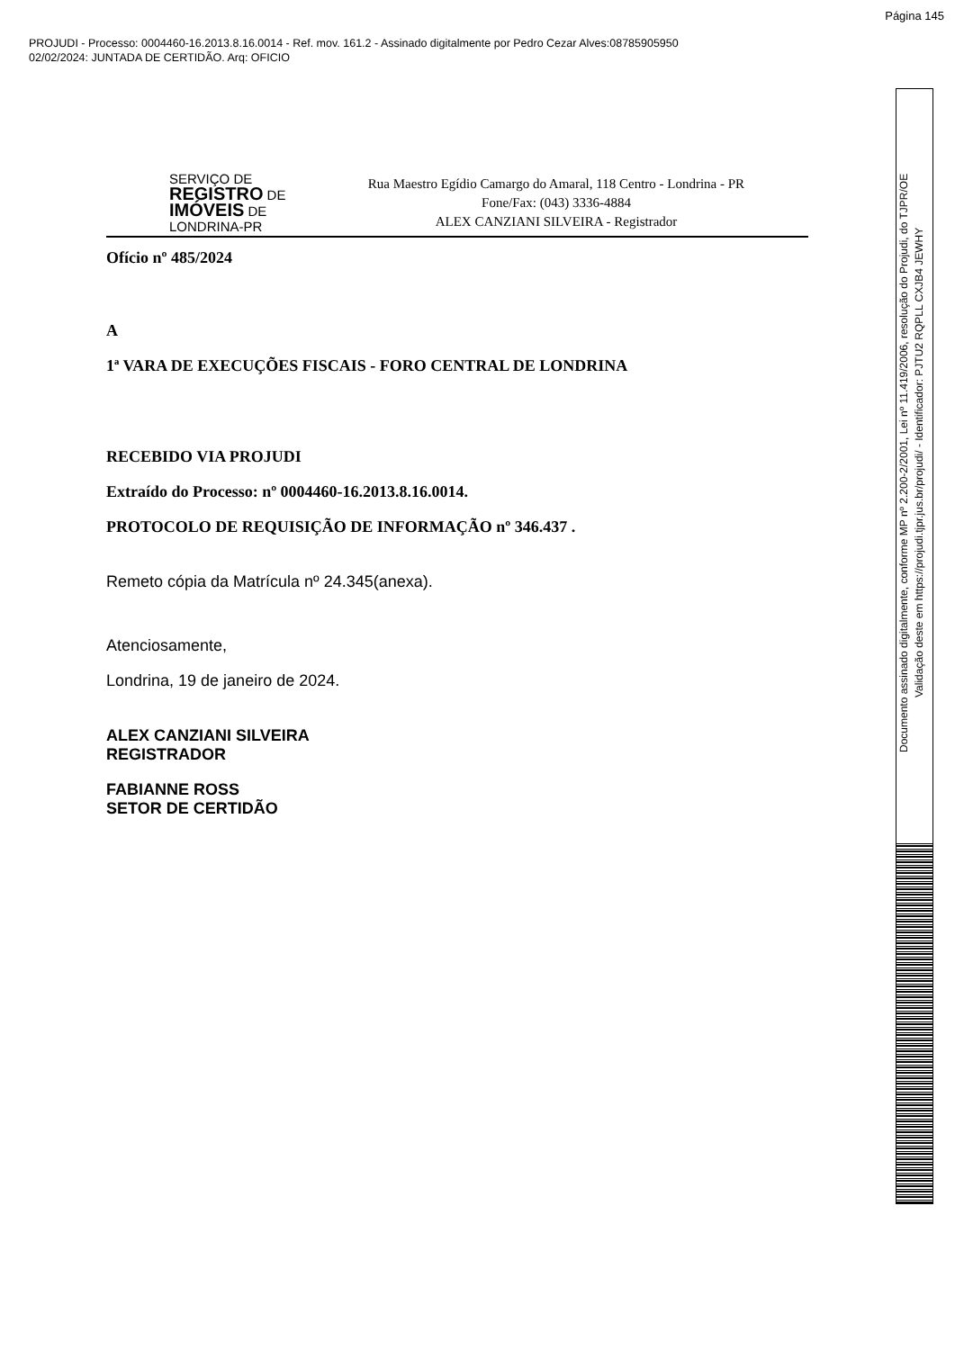Página 145
PROJUDI - Processo: 0004460-16.2013.8.16.0014 - Ref. mov. 161.2 - Assinado digitalmente por Pedro Cezar Alves:08785905950
02/02/2024: JUNTADA DE CERTIDÃO. Arq: OFICIO
SERVIÇO DE
REGISTRO DE
IMÓVEIS DE
LONDRINA-PR
Rua Maestro Egídio Camargo do Amaral, 118 Centro - Londrina - PR
Fone/Fax: (043) 3336-4884
ALEX CANZIANI SILVEIRA - Registrador
Ofício nº 485/2024
A
1ª VARA DE EXECUÇÕES FISCAIS - FORO CENTRAL DE LONDRINA
RECEBIDO VIA PROJUDI
Extraído do Processo: nº 0004460-16.2013.8.16.0014.
PROTOCOLO DE REQUISIÇÃO DE INFORMAÇÃO nº 346.437 .
Remeto cópia da Matrícula nº 24.345(anexa).
Atenciosamente,
Londrina, 19 de janeiro de 2024.
ALEX CANZIANI SILVEIRA
REGISTRADOR
FABIANNE ROSS
SETOR DE CERTIDÃO
Documento assinado digitalmente, conforme MP nº 2.200-2/2001, Lei nº 11.419/2006, resolução do Projudi, do TJPR/OE
Validação deste em https://projudi.tjpr.jus.br/projudi/ - Identificador: PJTU2 RQPLL CXJB4 JEWHY